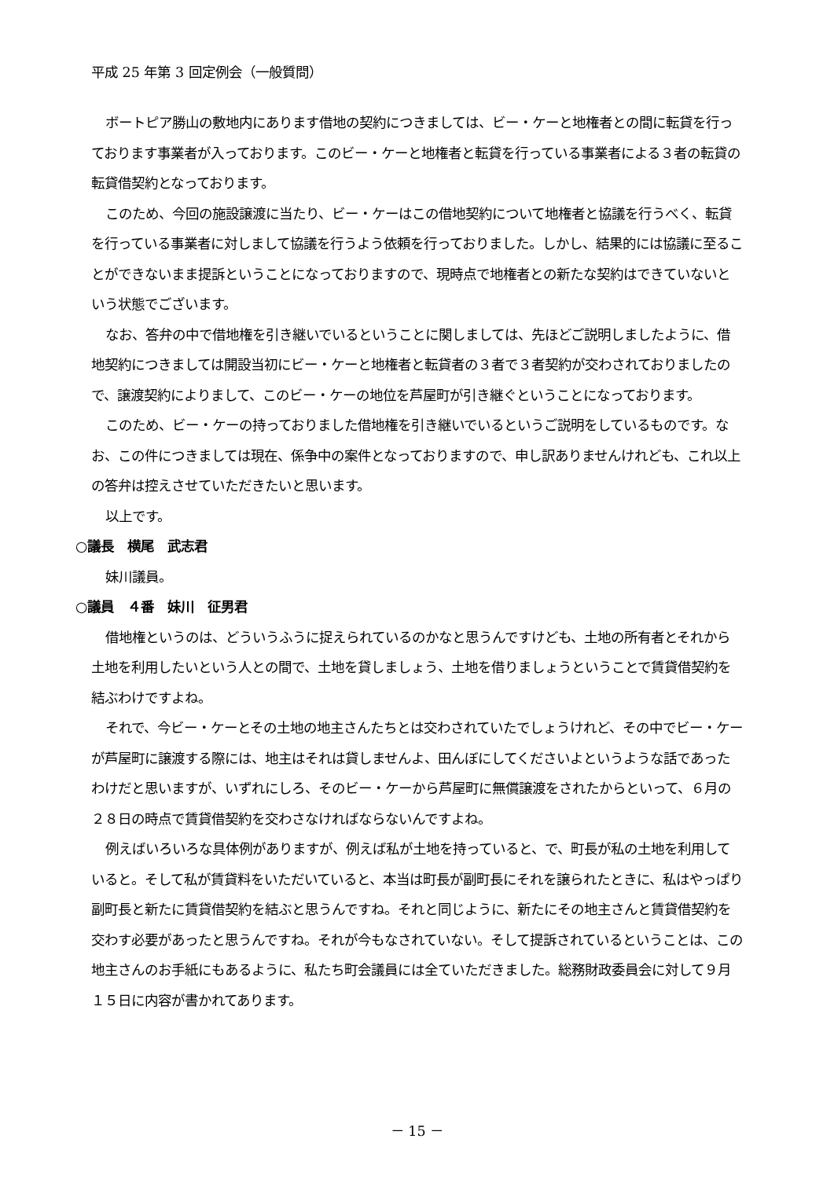平成 25 年第 3 回定例会（一般質問）
ボートピア勝山の敷地内にあります借地の契約につきましては、ビー・ケーと地権者との間に転貸を行っております事業者が入っております。このビー・ケーと地権者と転貸を行っている事業者による３者の転貸の転貸借契約となっております。
このため、今回の施設譲渡に当たり、ビー・ケーはこの借地契約について地権者と協議を行うべく、転貸を行っている事業者に対しまして協議を行うよう依頼を行っておりました。しかし、結果的には協議に至ることができないまま提訴ということになっておりますので、現時点で地権者との新たな契約はできていないという状態でございます。
なお、答弁の中で借地権を引き継いでいるということに関しましては、先ほどご説明しましたように、借地契約につきましては開設当初にビー・ケーと地権者と転貸者の３者で３者契約が交わされておりましたので、譲渡契約によりまして、このビー・ケーの地位を芦屋町が引き継ぐということになっております。
このため、ビー・ケーの持っておりました借地権を引き継いでいるというご説明をしているものです。なお、この件につきましては現在、係争中の案件となっておりますので、申し訳ありませんけれども、これ以上の答弁は控えさせていただきたいと思います。
以上です。
○議長　横尾　武志君
妹川議員。
○議員　４番　妹川　征男君
借地権というのは、どういうふうに捉えられているのかなと思うんですけども、土地の所有者とそれから土地を利用したいという人との間で、土地を貸しましょう、土地を借りましょうということで賃貸借契約を結ぶわけですよね。
それで、今ビー・ケーとその土地の地主さんたちとは交わされていたでしょうけれど、その中でビー・ケーが芦屋町に譲渡する際には、地主はそれは貸しませんよ、田んぼにしてくださいよというような話であったわけだと思いますが、いずれにしろ、そのビー・ケーから芦屋町に無償譲渡をされたからといって、６月の２８日の時点で賃貸借契約を交わさなければならないんですよね。
例えばいろいろな具体例がありますが、例えば私が土地を持っていると、で、町長が私の土地を利用していると。そして私が賃貸料をいただいていると、本当は町長が副町長にそれを譲られたときに、私はやっぱり副町長と新たに賃貸借契約を結ぶと思うんですね。それと同じように、新たにその地主さんと賃貸借契約を交わす必要があったと思うんですね。それが今もなされていない。そして提訴されているということは、この地主さんのお手紙にもあるように、私たち町会議員には全ていただきました。総務財政委員会に対して９月１５日に内容が書かれてあります。
－ 15 －